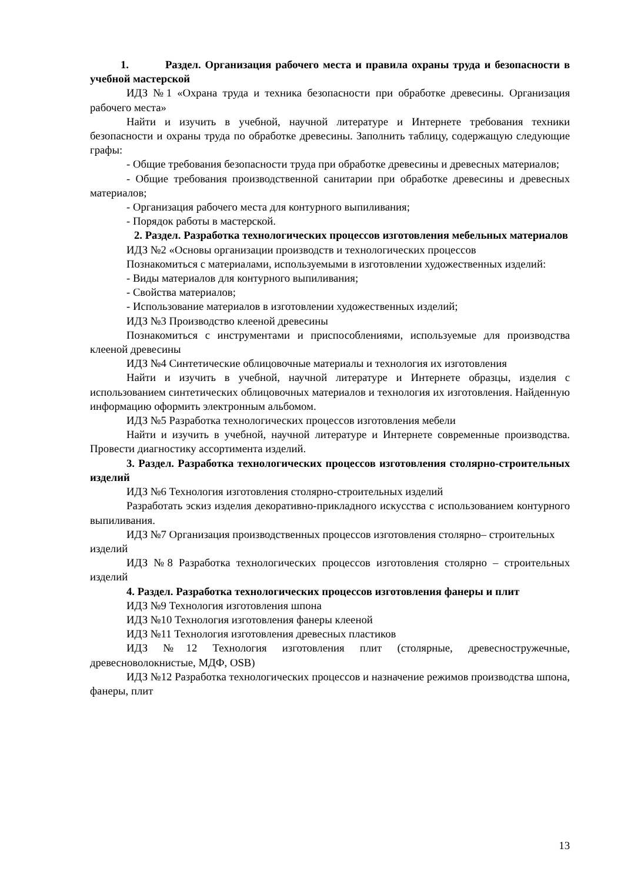1. Раздел. Организация рабочего места и правила охраны труда и безопасности в учебной мастерской
ИДЗ №1 «Охрана труда и техника безопасности при обработке древесины. Организация рабочего места»
Найти и изучить в учебной, научной литературе и Интернете требования техники безопасности и охраны труда по обработке древесины. Заполнить таблицу, содержащую следующие графы:
- Общие требования безопасности труда при обработке древесины и древесных материалов;
- Общие требования производственной санитарии при обработке древесины и древесных материалов;
- Организация рабочего места для контурного выпиливания;
- Порядок работы в мастерской.
2. Раздел. Разработка технологических процессов изготовления мебельных материалов
ИДЗ №2 «Основы организации производств и технологических процессов
Познакомиться с материалами, используемыми в изготовлении художественных изделий:
- Виды материалов для контурного выпиливания;
- Свойства материалов;
- Использование материалов в изготовлении художественных изделий;
ИДЗ №3 Производство клееной древесины
Познакомиться с инструментами и приспособлениями, используемые для производства клееной древесины
ИДЗ №4 Синтетические облицовочные материалы и технология их изготовления
Найти и изучить в учебной, научной литературе и Интернете образцы, изделия с использованием синтетических облицовочных материалов и технология их изготовления. Найденную информацию оформить электронным альбомом.
ИДЗ №5 Разработка технологических процессов изготовления мебели
Найти и изучить в учебной, научной литературе и Интернете современные производства. Провести диагностику ассортимента изделий.
3. Раздел. Разработка технологических процессов изготовления столярно-строительных изделий
ИДЗ №6 Технология изготовления столярно-строительных изделий
Разработать эскиз изделия декоративно-прикладного искусства с использованием контурного выпиливания.
ИДЗ №7 Организация производственных процессов изготовления столярно– строительных изделий
ИДЗ №8 Разработка технологических процессов изготовления столярно – строительных изделий
4. Раздел. Разработка технологических процессов изготовления фанеры и плит
ИДЗ №9 Технология изготовления шпона
ИДЗ №10 Технология изготовления фанеры клееной
ИДЗ №11 Технология изготовления древесных пластиков
ИДЗ №12 Технология изготовления плит (столярные, древесностружечные, древесноволокнистые, МДФ, OSB)
ИДЗ №12 Разработка технологических процессов и назначение режимов производства шпона, фанеры, плит
13